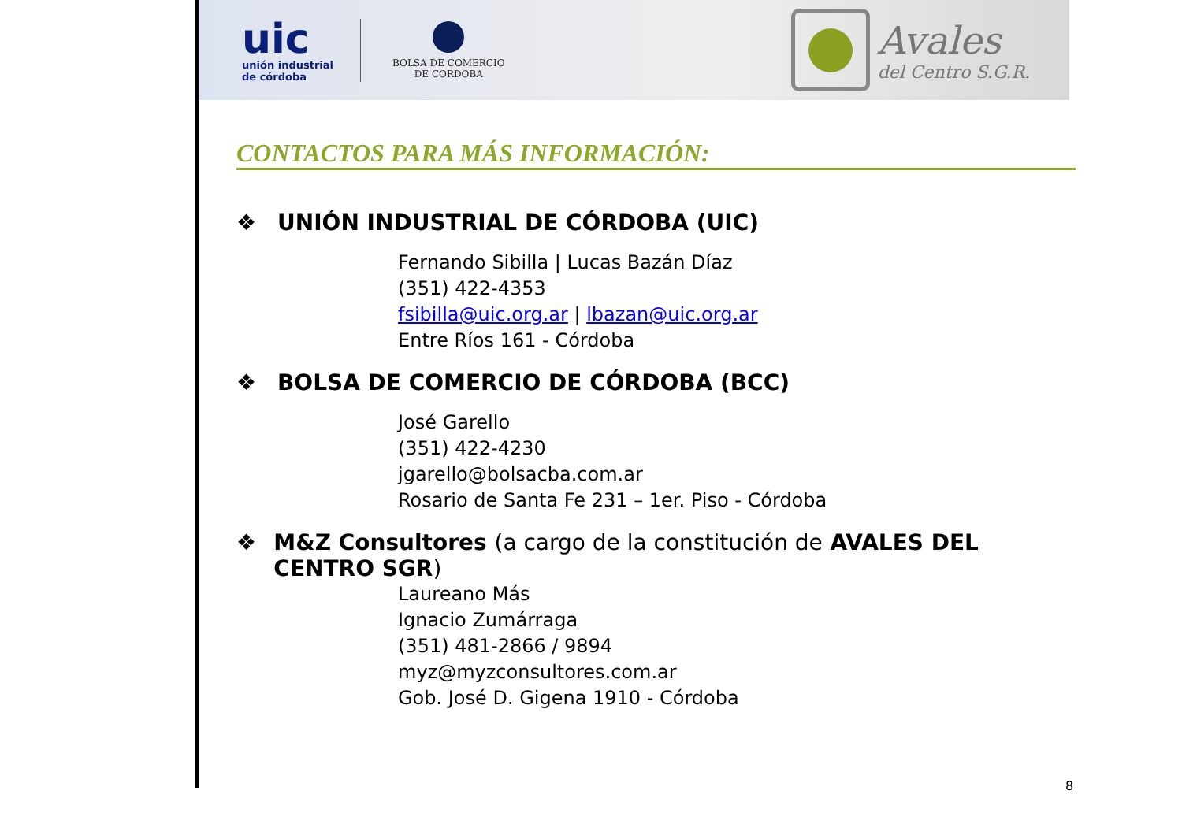uic
unión industrial de córdoba
BOLSA DE COMERCIO
DE CORDOBA
Avales
del Centro S.G.R.
CONTACTOS PARA MÁS INFORMACIÓN:
❖ UNIÓN INDUSTRIAL DE CÓRDOBA (UIC)
Fernando Sibilla | Lucas Bazán Díaz
(351) 422-4353
fsibilla@uic.org.ar | lbazan@uic.org.ar
Entre Ríos 161 - Córdoba
❖ BOLSA DE COMERCIO DE CÓRDOBA (BCC)
José Garello
(351) 422-4230
jgarello@bolsacba.com.ar
Rosario de Santa Fe 231 – 1er. Piso - Córdoba
❖ M&Z Consultores (a cargo de la constitución de AVALES DEL CENTRO SGR)
Laureano Más
Ignacio Zumárraga
(351) 481-2866 / 9894
myz@myzconsultores.com.ar
Gob. José D. Gigena 1910 - Córdoba
8